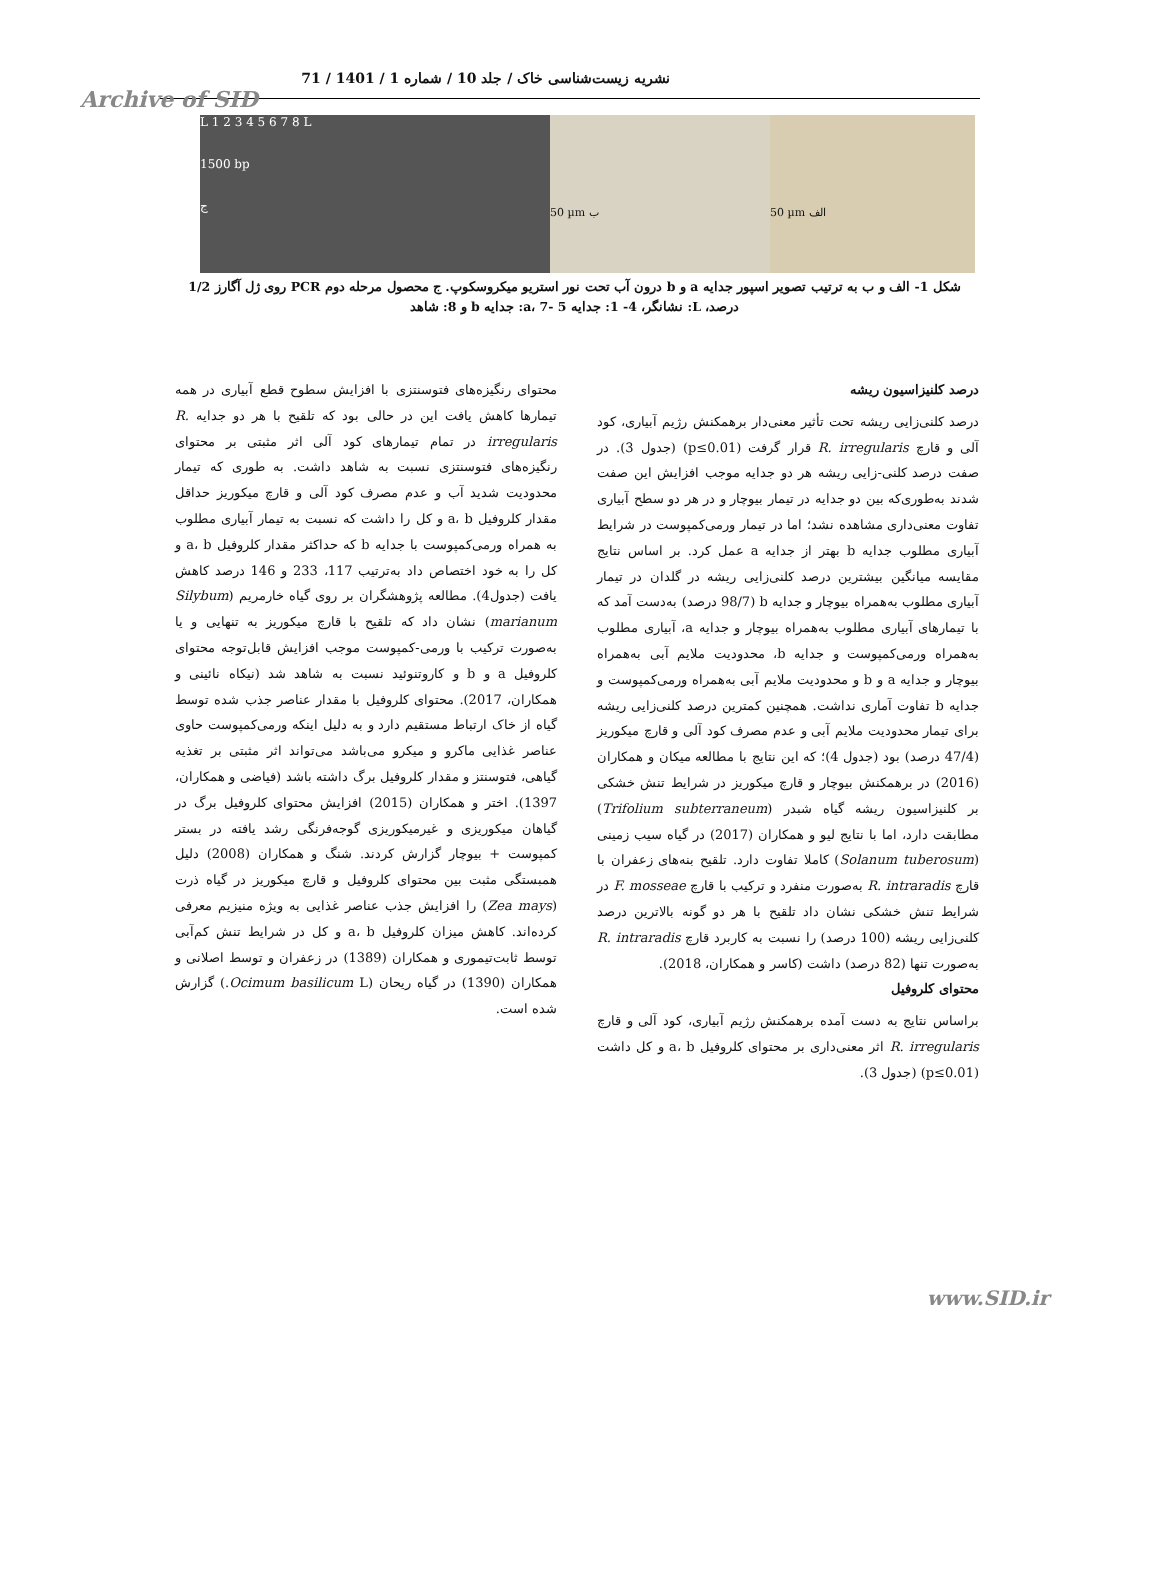نشریه زیست‌شناسی خاک / جلد 10 / شماره 1 / 1401 / 71
Archive of SID
L 1 2 3 4 5 6 7 8 L
1500 bp
ج
50 µm ب
50 µm الف
شکل 1- الف و ب به ترتیب تصویر اسپور جدایه a و b درون آب تحت نور استریو میکروسکوپ. ج محصول مرحله دوم PCR روی ژل آگارز 1/2 درصد، L: نشانگر، 4- 1: جدایه a، 7- 5: جدایه b و 8: شاهد
درصد کلنیزاسیون ریشه
درصد کلنی‌زایی ریشه تحت تأثیر معنی‌دار برهمکنش رژیم آبیاری، کود آلی و قارچ R. irregularis قرار گرفت (p≤0.01) (جدول 3). در صفت درصد کلنی-زایی ریشه هر دو جدایه موجب افزایش این صفت شدند به‌طوری‌که بین دو جدایه در تیمار بیوچار و در هر دو سطح آبیاری تفاوت معنی‌داری مشاهده نشد؛ اما در تیمار ورمی‌کمپوست در شرایط آبیاری مطلوب جدایه b بهتر از جدایه a عمل کرد. بر اساس نتایج مقایسه میانگین بیشترین درصد کلنی‌زایی ریشه در گلدان در تیمار آبیاری مطلوب به‌همراه بیوچار و جدایه b (98/7 درصد) به‌دست آمد که با تیمارهای آبیاری مطلوب به‌همراه بیوچار و جدایه a، آبیاری مطلوب به‌همراه ورمی‌کمپوست و جدایه b، محدودیت ملایم آبی به‌همراه بیوچار و جدایه a و b و محدودیت ملایم آبی به‌همراه ورمی‌کمپوست و جدایه b تفاوت آماری نداشت. همچنین کمترین درصد کلنی‌زایی ریشه برای تیمار محدودیت ملایم آبی و عدم مصرف کود آلی و قارچ میکوریز (47/4 درصد) بود (جدول 4)؛ که این نتایج با مطالعه میکان و همکاران (2016) در برهمکنش بیوچار و قارچ میکوریز در شرایط تنش خشکی بر کلنیزاسیون ریشه گیاه شبدر (Trifolium subterraneum) مطابقت دارد، اما با نتایج لیو و همکاران (2017) در گیاه سیب زمینی (Solanum tuberosum) کاملا تفاوت دارد. تلقیح بنه‌های زعفران با قارچ R. intraradis به‌صورت منفرد و ترکیب با قارچ F. mosseae در شرایط تنش خشکی نشان داد تلقیح با هر دو گونه بالاترین درصد کلنی‌زایی ریشه (100 درصد) را نسبت به کاربرد قارچ R. intraradis به‌صورت تنها (82 درصد) داشت (کاسر و همکاران، 2018).
محتوای کلروفیل
براساس نتایج به دست آمده برهمکنش رژیم آبیاری، کود آلی و قارچ R. irregularis اثر معنی‌داری بر محتوای کلروفیل a، b و کل داشت (p≤0.01) (جدول 3).
محتوای رنگیزه‌های فتوسنتزی با افزایش سطوح قطع آبیاری در همه تیمارها کاهش یافت این در حالی بود که تلقیح با هر دو جدایه R. irregularis در تمام تیمارهای کود آلی اثر مثبتی بر محتوای رنگیزه‌های فتوسنتزی نسبت به شاهد داشت. به طوری که تیمار محدودیت شدید آب و عدم مصرف کود آلی و قارچ میکوریز حداقل مقدار کلروفیل a، b و کل را داشت که نسبت به تیمار آبیاری مطلوب به همراه ورمی‌کمپوست با جدایه b که حداکثر مقدار کلروفیل a، b و کل را به خود اختصاص داد به‌ترتیب 117، 233 و 146 درصد کاهش یافت (جدول4). مطالعه پژوهشگران بر روی گیاه خارمریم (Silybum marianum) نشان داد که تلقیح با قارچ میکوریز به تنهایی و یا به‌صورت ترکیب با ورمی-کمپوست موجب افزایش قابل‌توجه محتوای کلروفیل a و b و کاروتنوئید نسبت به شاهد شد (نیکاه نائینی و همکاران، 2017). محتوای کلروفیل با مقدار عناصر جذب شده توسط گیاه از خاک ارتباط مستقیم دارد و به دلیل اینکه ورمی‌کمپوست حاوی عناصر غذایی ماکرو و میکرو می‌باشد می‌تواند اثر مثبتی بر تغذیه گیاهی، فتوسنتز و مقدار کلروفیل برگ داشته باشد (فیاضی و همکاران، 1397). اختر و همکاران (2015) افزایش محتوای کلروفیل برگ در گیاهان میکوریزی و غیرمیکوریزی گوجه‌فرنگی رشد یافته در بستر کمپوست + بیوچار گزارش کردند. شنگ و همکاران (2008) دلیل همبستگی مثبت بین محتوای کلروفیل و قارچ میکوریز در گیاه ذرت (Zea mays) را افزایش جذب عناصر غذایی به ویژه منیزیم معرفی کرده‌اند. کاهش میزان کلروفیل a، b و کل در شرایط تنش کم‌آبی توسط ثابت‌تیموری و همکاران (1389) در زعفران و توسط اصلانی و همکاران (1390) در گیاه ریحان (Ocimum basilicum L.) گزارش شده است.
www.SID.ir